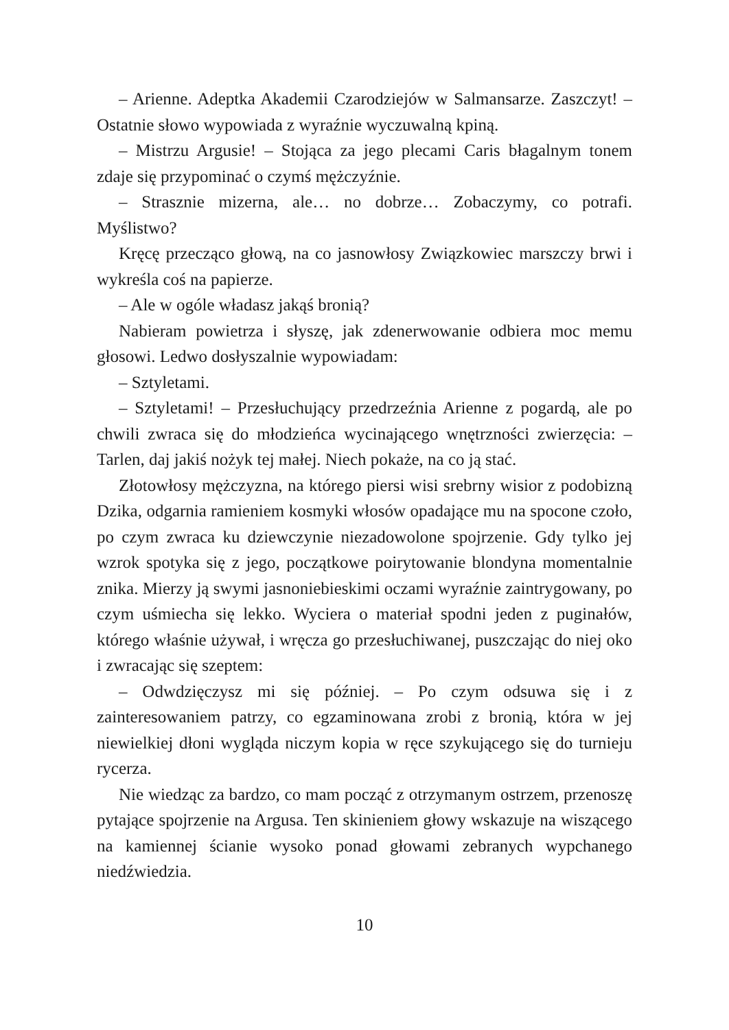– Arienne. Adeptka Akademii Czarodziejów w Salmansarze. Zaszczyt! – Ostatnie słowo wypowiada z wyraźnie wyczuwalną kpiną.
– Mistrzu Argusie! – Stojąca za jego plecami Caris błagalnym tonem zdaje się przypominać o czymś mężczyźnie.
– Strasznie mizerna, ale… no dobrze… Zobaczymy, co potrafi. Myślistwo?
Kręcę przecząco głową, na co jasnowłosy Związkowiec marszczy brwi i wykreśla coś na papierze.
– Ale w ogóle władasz jakąś bronią?
Nabieram powietrza i słyszę, jak zdenerwowanie odbiera moc memu głosowi. Ledwo dosłyszalnie wypowiadam:
– Sztyletami.
– Sztyletami! – Przesłuchujący przedrzeźnia Arienne z pogardą, ale po chwili zwraca się do młodzieńca wycinającego wnętrzności zwierzęcia: – Tarlen, daj jakiś nożyk tej małej. Niech pokaże, na co ją stać.
Złotowłosy mężczyzna, na którego piersi wisi srebrny wisior z podobizną Dzika, odgarnia ramieniem kosmyki włosów opadające mu na spocone czoło, po czym zwraca ku dziewczynie niezadowolone spojrzenie. Gdy tylko jej wzrok spotyka się z jego, początkowe poirytowanie blondyna momentalnie znika. Mierzy ją swymi jasnoniebieskimi oczami wyraźnie zaintrygowany, po czym uśmiecha się lekko. Wyciera o materiał spodni jeden z puginałów, którego właśnie używał, i wręcza go przesłuchiwanej, puszczając do niej oko i zwracając się szeptem:
– Odwdzięczysz mi się później. – Po czym odsuwa się i z zainteresowaniem patrzy, co egzaminowana zrobi z bronią, która w jej niewielkiej dłoni wygląda niczym kopia w ręce szykującego się do turnieju rycerza.
Nie wiedząc za bardzo, co mam począć z otrzymanym ostrzem, przenoszę pytające spojrzenie na Argusa. Ten skinieniem głowy wskazuje na wiszącego na kamiennej ścianie wysoko ponad głowami zebranych wypchanego niedźwiedzia.
10